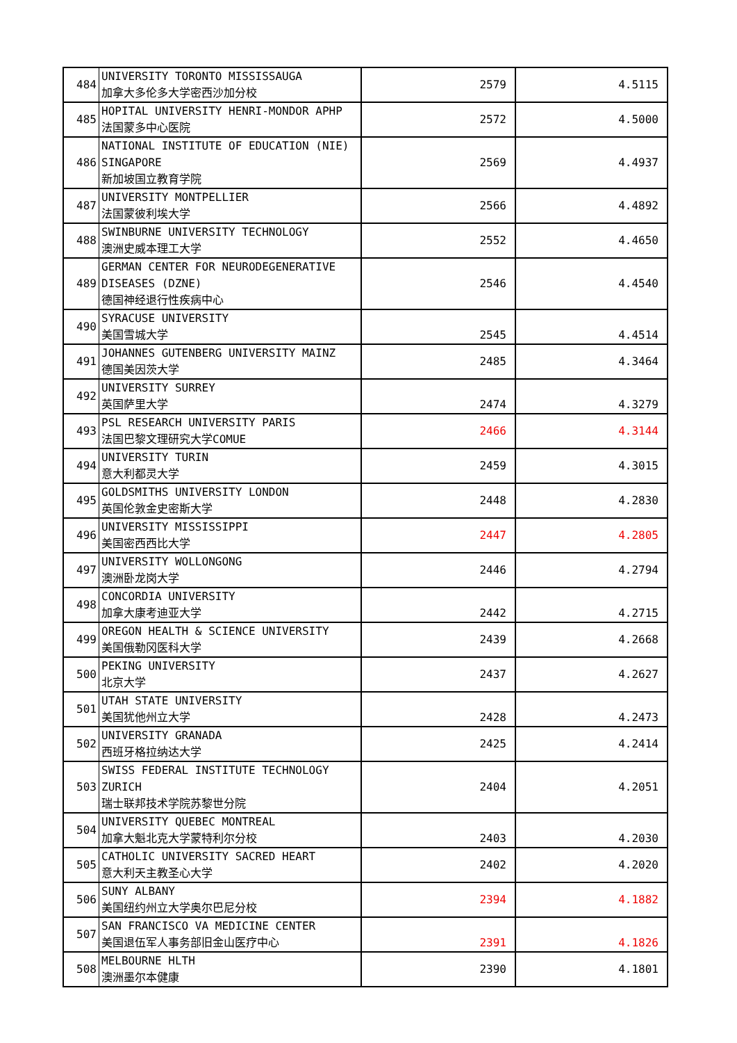| 484 | UNIVERSITY TORONTO MISSISSAUGA 加拿大多伦多大学密西沙加分校 | 2579 | 4.5115 |
| 485 | HOPITAL UNIVERSITY HENRI-MONDOR APHP 法国蒙多中心医院 | 2572 | 4.5000 |
| 486 | NATIONAL INSTITUTE OF EDUCATION (NIE) SINGAPORE 新加坡国立教育学院 | 2569 | 4.4937 |
| 487 | UNIVERSITY MONTPELLIER 法国蒙彼利埃大学 | 2566 | 4.4892 |
| 488 | SWINBURNE UNIVERSITY TECHNOLOGY 澳洲史威本理工大学 | 2552 | 4.4650 |
| 489 | GERMAN CENTER FOR NEURODEGENERATIVE DISEASES (DZNE) 德国神经退行性疾病中心 | 2546 | 4.4540 |
| 490 | SYRACUSE UNIVERSITY 美国雪城大学 | 2545 | 4.4514 |
| 491 | JOHANNES GUTENBERG UNIVERSITY MAINZ 德国美因茨大学 | 2485 | 4.3464 |
| 492 | UNIVERSITY SURREY 英国萨里大学 | 2474 | 4.3279 |
| 493 | PSL RESEARCH UNIVERSITY PARIS 法国巴黎文理研究大学COMUE | 2466 | 4.3144 |
| 494 | UNIVERSITY TURIN 意大利都灵大学 | 2459 | 4.3015 |
| 495 | GOLDSMITHS UNIVERSITY LONDON 英国伦敦金史密斯大学 | 2448 | 4.2830 |
| 496 | UNIVERSITY MISSISSIPPI 美国密西西比大学 | 2447 | 4.2805 |
| 497 | UNIVERSITY WOLLONGONG 澳洲卧龙岗大学 | 2446 | 4.2794 |
| 498 | CONCORDIA UNIVERSITY 加拿大康考迪亚大学 | 2442 | 4.2715 |
| 499 | OREGON HEALTH & SCIENCE UNIVERSITY 美国俄勒冈医科大学 | 2439 | 4.2668 |
| 500 | PEKING UNIVERSITY 北京大学 | 2437 | 4.2627 |
| 501 | UTAH STATE UNIVERSITY 美国犹他州立大学 | 2428 | 4.2473 |
| 502 | UNIVERSITY GRANADA 西班牙格拉纳达大学 | 2425 | 4.2414 |
| 503 | SWISS FEDERAL INSTITUTE TECHNOLOGY ZURICH 瑞士联邦技术学院苏黎世分院 | 2404 | 4.2051 |
| 504 | UNIVERSITY QUEBEC MONTREAL 加拿大魁北克大学蒙特利尔分校 | 2403 | 4.2030 |
| 505 | CATHOLIC UNIVERSITY SACRED HEART 意大利天主教圣心大学 | 2402 | 4.2020 |
| 506 | SUNY ALBANY 美国纽约州立大学奥尔巴尼分校 | 2394 | 4.1882 |
| 507 | SAN FRANCISCO VA MEDICINE CENTER 美国退伍军人事务部旧金山医疗中心 | 2391 | 4.1826 |
| 508 | MELBOURNE HLTH 澳洲墨尔本健康 | 2390 | 4.1801 |